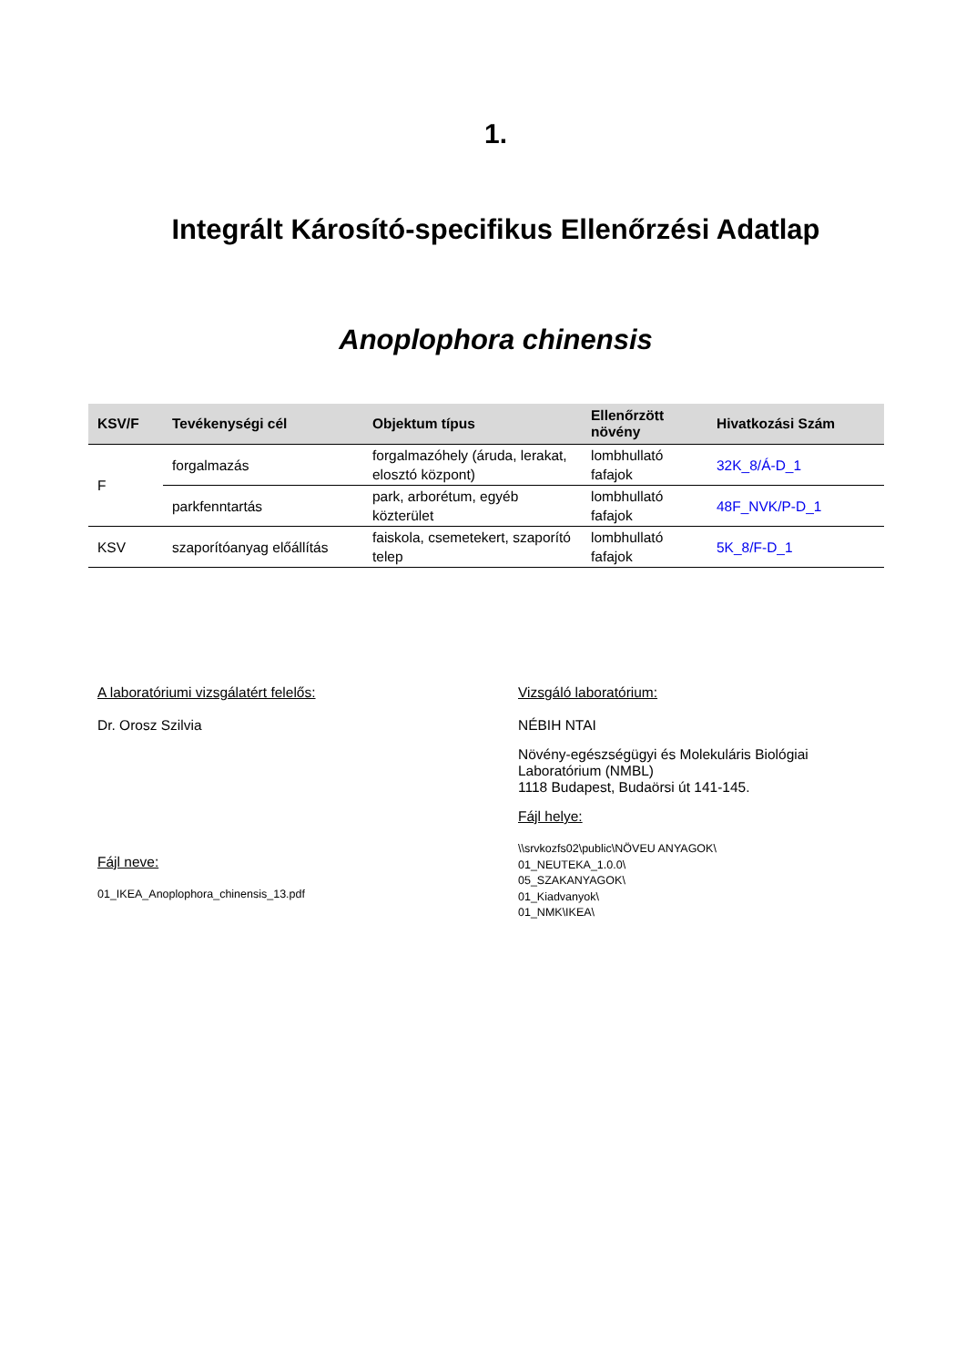1.
Integrált Károsító-specifikus Ellenőrzési Adatlap
Anoplophora chinensis
| KSV/F | Tevékenységi cél | Objektum típus | Ellenőrzött növény | Hivatkozási Szám |
| --- | --- | --- | --- | --- |
| F | forgalmazás | forgalmazóhely (áruda, lerakat, elosztó központ) | lombhullató fafajok | 32K_8/Á-D_1 |
| | parkfenntartás | park, arborétum, egyéb közterület | lombhullató fafajok | 48F_NVK/P-D_1 |
| KSV | szaporítóanyag előállítás | faiskola, csemetekert, szaporító telep | lombhullató fafajok | 5K_8/F-D_1 |
A laboratóriumi vizsgálatért felelős:
Dr. Orosz Szilvia
Fájl neve:
01_IKEA_Anoplophora_chinensis_13.pdf
Vizsgáló laboratórium:
NÉBIH NTAI
Növény-egészségügyi és Molekuláris Biológiai Laboratórium (NMBL)
1118 Budapest, Budaörsi út 141-145.
Fájl helye:
\\srvkozfs02\public\NÖVEU ANYAGOK\
01_NEUTEKA_1.0.0\
05_SZAKANYAGOK\
01_Kiadvanyok\
01_NMK\IKEA\